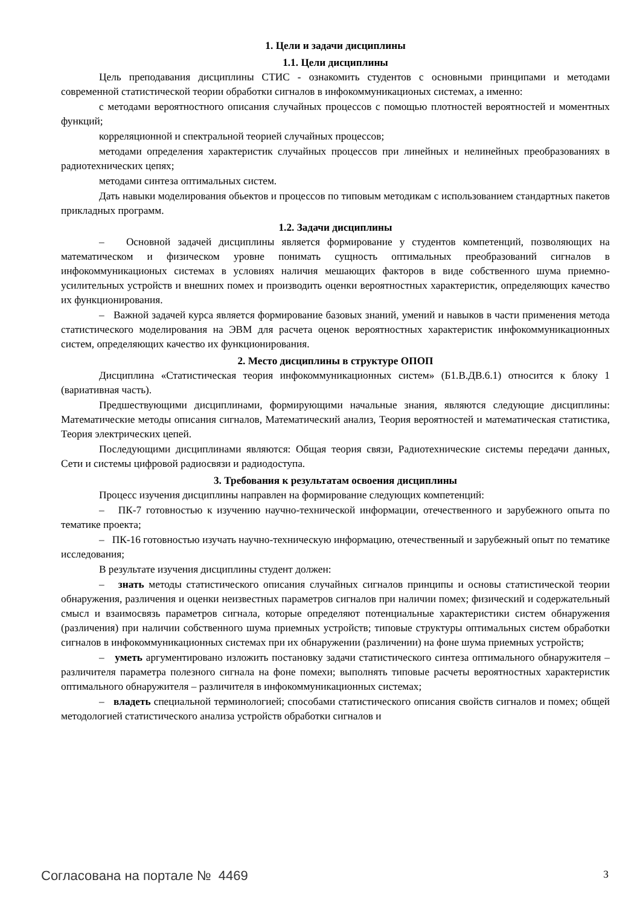1. Цели и задачи дисциплины
1.1. Цели дисциплины
Цель преподавания дисциплины СТИС - ознакомить студентов с основными принципами и методами современной статистической теории обработки сигналов в инфокоммуникационых системах, а именно:
с методами вероятностного описания случайных процессов с помощью плотностей вероятностей и моментных функций;
корреляционной и спектральной теорией случайных процессов;
методами определения характеристик случайных процессов при линейных и нелинейных преобразованиях в радиотехнических цепях;
методами синтеза оптимальных систем.
Дать навыки моделирования обьектов и процессов по типовым методикам с использованием стандартных пакетов прикладных программ.
1.2. Задачи дисциплины
– Основной задачей дисциплины является формирование у студентов компетенций, позволяющих на математическом и физическом уровне понимать сущность оптимальных преобразований сигналов в инфокоммуникационых системах в условиях наличия мешающих факторов в виде собственного шума приемно-усилительных устройств и внешних помех и производить оценки вероятностных характеристик, определяющих качество их функционирования.
– Важной задачей курса является формирование базовых знаний, умений и навыков в части применения метода статистического моделирования на ЭВМ для расчета оценок вероятностных характеристик инфокоммуникационных систем, определяющих качество их функционирования.
2. Место дисциплины в структуре ОПОП
Дисциплина «Статистическая теория инфокоммуникационных систем» (Б1.В.ДВ.6.1) относится к блоку 1 (вариативная часть).
Предшествующими дисциплинами, формирующими начальные знания, являются следующие дисциплины: Математические методы описания сигналов, Математический анализ, Теория вероятностей и математическая статистика, Теория электрических цепей.
Последующими дисциплинами являются: Общая теория связи, Радиотехнические системы передачи данных, Сети и системы цифровой радиосвязи и радиодоступа.
3. Требования к результатам освоения дисциплины
Процесс изучения дисциплины направлен на формирование следующих компетенций:
– ПК-7 готовностью к изучению научно-технической информации, отечественного и зарубежного опыта по тематике проекта;
– ПК-16 готовностью изучать научно-техническую информацию, отечественный и зарубежный опыт по тематике исследования;
В результате изучения дисциплины студент должен:
– знать методы статистического описания случайных сигналов принципы и основы статистической теории обнаружения, различения и оценки неизвестных параметров сигналов при наличии помех; физический и содержательный смысл и взаимосвязь параметров сигнала, которые определяют потенциальные характеристики систем обнаружения (различения) при наличии собственного шума приемных устройств; типовые структуры оптимальных систем обработки сигналов в инфокоммуникационных системах при их обнаружении (различении) на фоне шума приемных устройств;
– уметь аргументировано изложить постановку задачи статистического синтеза оптимального обнаружителя – различителя параметра полезного сигнала на фоне помехи; выполнять типовые расчеты вероятностных характеристик оптимального обнаружителя – различителя в инфокоммуникационных системах;
– владеть специальной терминологией; способами статистического описания свойств сигналов и помех; общей методологией статистического анализа устройств обработки сигналов и
Согласована на портале № 4469 3